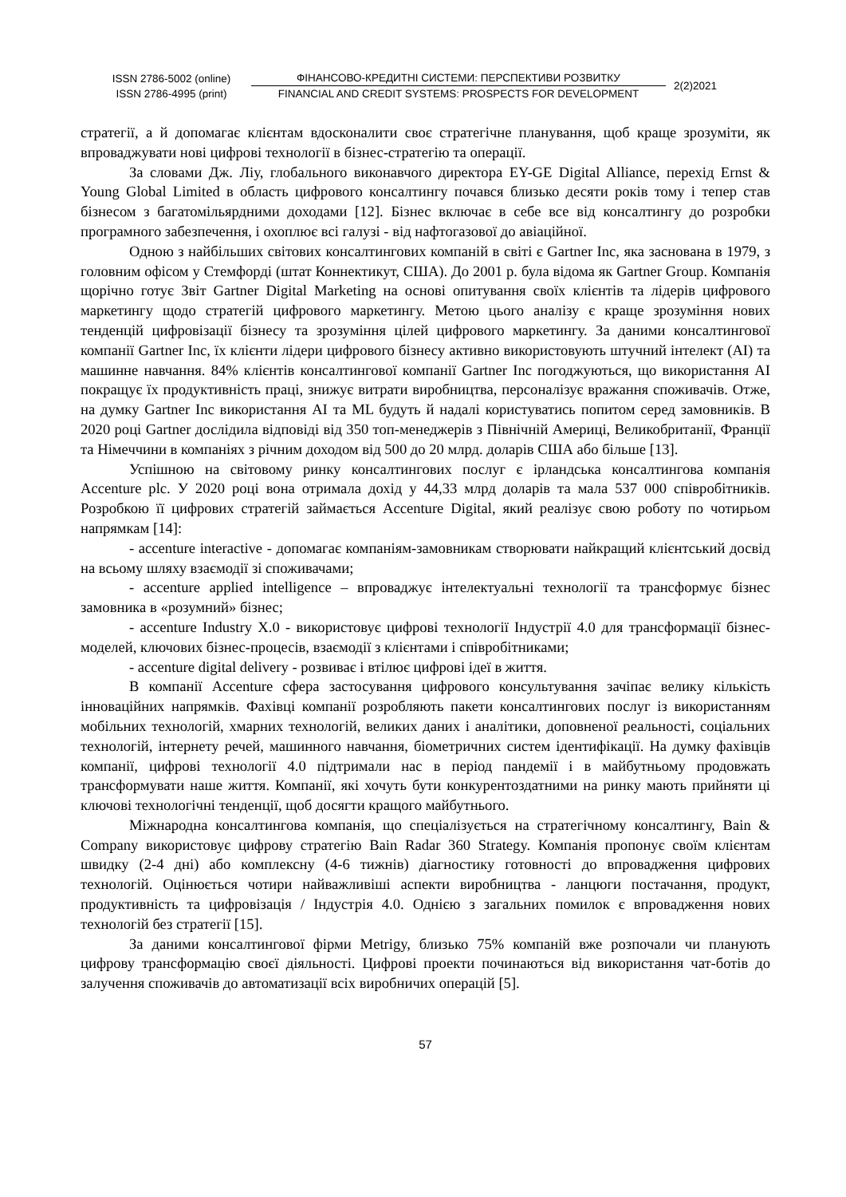ISSN 2786-5002 (online)
ISSN 2786-4995 (print)
ФІНАНСОВО-КРЕДИТНІ СИСТЕМИ: ПЕРСПЕКТИВИ РОЗВИТКУ
FINANCIAL AND CREDIT SYSTEMS: PROSPECTS FOR DEVELOPMENT
2(2)2021
стратегії, а й допомагає клієнтам вдосконалити своє стратегічне планування, щоб краще зрозуміти, як впроваджувати нові цифрові технології в бізнес-стратегію та операції.
За словами Дж. Ліу, глобального виконавчого директора EY-GE Digital Alliance, перехід Ernst & Young Global Limited в область цифрового консалтингу почався близько десяти років тому і тепер став бізнесом з багатомільярдними доходами [12]. Бізнес включає в себе все від консалтингу до розробки програмного забезпечення, і охоплює всі галузі - від нафтогазової до авіаційної.
Одною з найбільших світових консалтингових компаній в світі є Gartner Inc, яка заснована в 1979, з головним офісом у Стемфорді (штат Коннектикут, США). До 2001 р. була відома як Gartner Group. Компанія щорічно готує Звіт Gartner Digital Marketing на основі опитування своїх клієнтів та лідерів цифрового маркетингу щодо стратегій цифрового маркетингу. Метою цього аналізу є краще зрозуміння нових тенденцій цифровізації бізнесу та зрозуміння цілей цифрового маркетингу. За даними консалтингової компанії Gartner Inc, їх клієнти лідери цифрового бізнесу активно використовують штучний інтелект (AI) та машинне навчання. 84% клієнтів консалтингової компанії Gartner Inc погоджуються, що використання AI покращує їх продуктивність праці, знижує витрати виробництва, персоналізує вражання споживачів. Отже, на думку Gartner Inc використання AI та ML будуть й надалі користуватись попитом серед замовників. В 2020 році Gartner дослідила відповіді від 350 топ-менеджерів з Північній Америці, Великобританії, Франції та Німеччини в компаніях з річним доходом від 500 до 20 млрд. доларів США або більше [13].
Успішною на світовому ринку консалтингових послуг є ірландська консалтингова компанія Accenture plc. У 2020 році вона отримала дохід у 44,33 млрд доларів та мала 537 000 співробітників. Розробкою її цифрових стратегій займається Accenture Digital, який реалізує свою роботу по чотирьом напрямкам [14]:
- accenture interactive - допомагає компаніям-замовникам створювати найкращий клієнтський досвід на всьому шляху взаємодії зі споживачами;
- accenture applied intelligence – впроваджує інтелектуальні технології та трансформує бізнес замовника в «розумний» бізнес;
- accenture Industry X.0 - використовує цифрові технології Індустрії 4.0 для трансформації бізнес-моделей, ключових бізнес-процесів, взаємодії з клієнтами і співробітниками;
- accenture digital delivery - розвиває і втілює цифрові ідеї в життя.
В компанії Accenture сфера застосування цифрового консультування зачіпає велику кількість інноваційних напрямків. Фахівці компанії розробляють пакети консалтингових послуг із використанням мобільних технологій, хмарних технологій, великих даних і аналітики, доповненої реальності, соціальних технологій, інтернету речей, машинного навчання, біометричних систем ідентифікації. На думку фахівців компанії, цифрові технології 4.0 підтримали нас в період пандемії і в майбутньому продовжать трансформувати наше життя. Компанії, які хочуть бути конкурентоздатними на ринку мають прийняти ці ключові технологічні тенденції, щоб досягти кращого майбутнього.
Міжнародна консалтингова компанія, що спеціалізується на стратегічному консалтингу, Bain & Company використовує цифрову стратегію Bain Radar 360 Strategy. Компанія пропонує своїм клієнтам швидку (2-4 дні) або комплексну (4-6 тижнів) діагностику готовності до впровадження цифрових технологій. Оцінюється чотири найважливіші аспекти виробництва - ланцюги постачання, продукт, продуктивність та цифровізація / Індустрія 4.0. Однією з загальних помилок є впровадження нових технологій без стратегії [15].
За даними консалтингової фірми Metrigy, близько 75% компаній вже розпочали чи планують цифрову трансформацію своєї діяльності. Цифрові проекти починаються від використання чат-ботів до залучення споживачів до автоматизації всіх виробничих операцій [5].
57